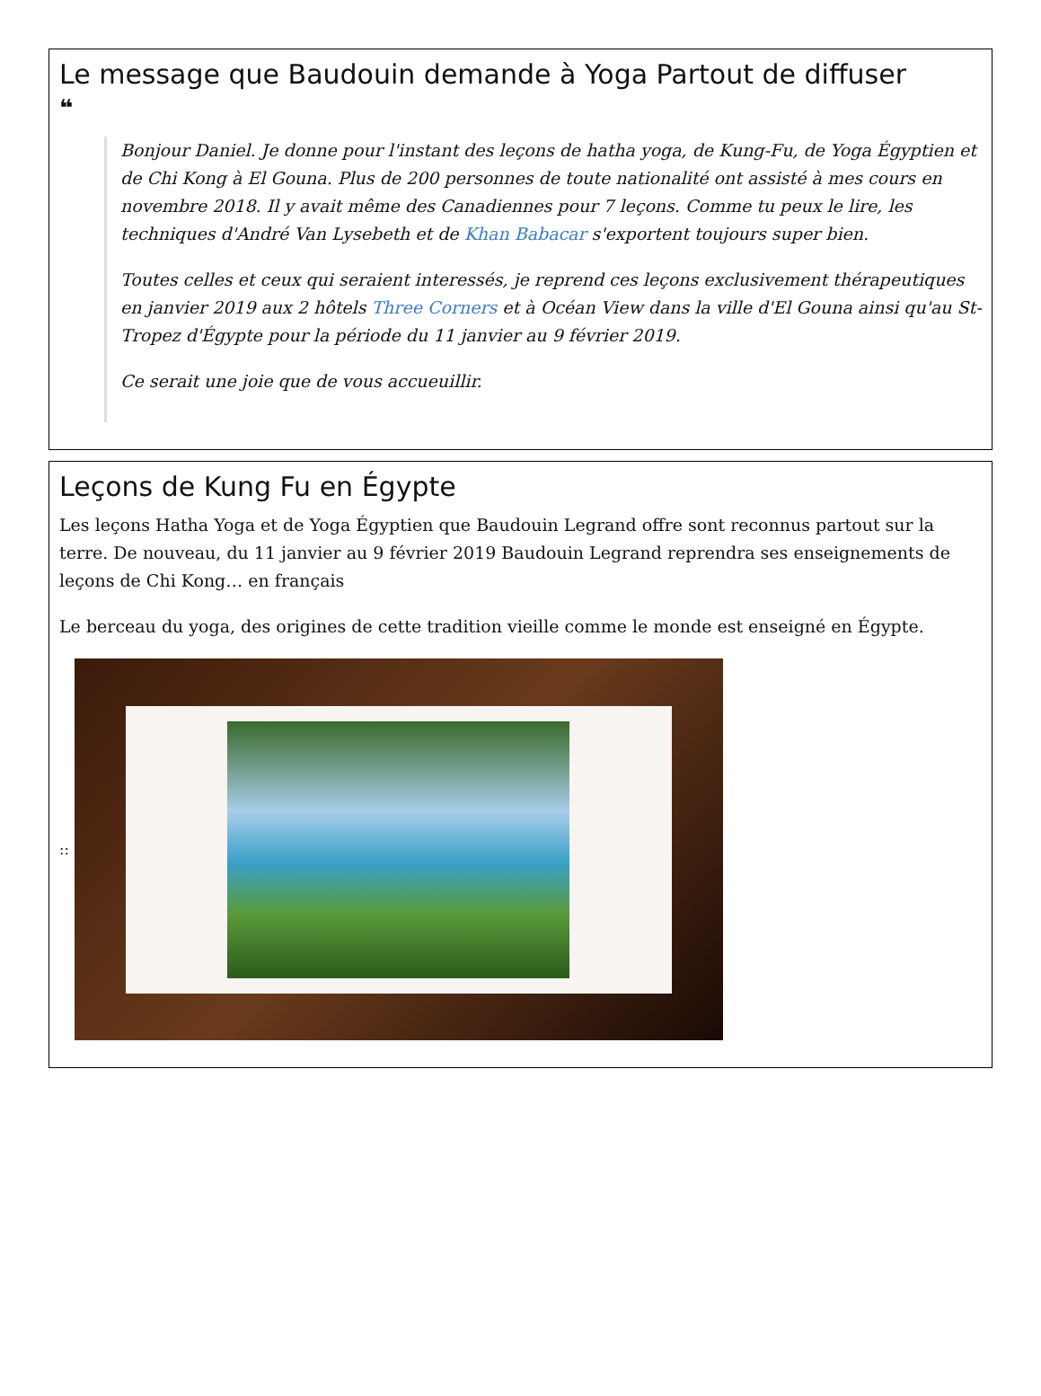Le message que Baudouin demande à Yoga Partout de diffuser
❝
Bonjour Daniel. Je donne pour l'instant des leçons de hatha yoga, de Kung-Fu, de Yoga Égyptien et de Chi Kong à El Gouna. Plus de 200 personnes de toute nationalité ont assisté à mes cours en novembre 2018. Il y avait même des Canadiennes pour 7 leçons. Comme tu peux le lire, les techniques d'André Van Lysebeth et de Khan Babacar s'exportent toujours super bien.
Toutes celles et ceux qui seraient interessés, je reprend ces leçons exclusivement thérapeutiques en janvier 2019 aux 2 hôtels Three Corners et à Océan View dans la ville d'El Gouna ainsi qu'au St-Tropez d'Égypte pour la période du 11 janvier au 9 février 2019.
Ce serait une joie que de vous accueuillir.
Leçons de Kung Fu en Égypte
Les leçons Hatha Yoga et de Yoga Égyptien que Baudouin Legrand offre sont reconnus partout sur la terre. De nouveau, du 11 janvier au 9 février 2019 Baudouin Legrand reprendra ses enseignements de leçons de Chi Kong… en français
Le berceau du yoga, des origines de cette tradition vieille comme le monde est enseigné en Égypte.
::